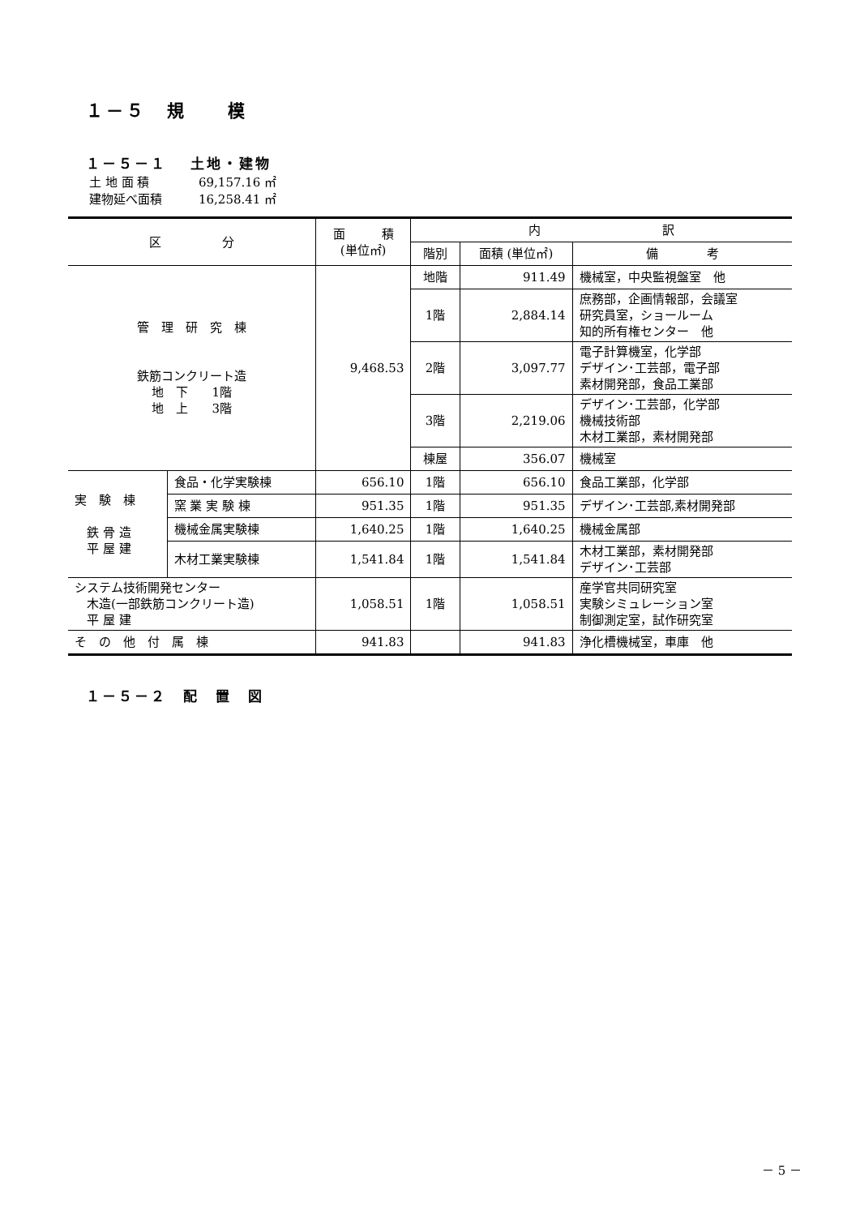１－５　規　　模
１－５－１　 土地・建物
土 地 面 積 69,157.16 ㎡
建物延べ面積 16,258.41 ㎡
| 区 分 | | 面 積 (単位㎡) | 内 訳 | | |
| --- | --- | --- | --- | --- | --- |
| | | | 階別 | 面積 (単位㎡) | 備 考 |
| 管 理 研 究 棟 鉄筋コンクリート造 地 下 1階 地 上 3階 | | 9,468.53 | 地階 | 911.49 | 機械室，中央監視盤室 他 |
| | | | 1階 | 2,884.14 | 庶務部，企画情報部，会議室 研究員室，ショールーム 知的所有権センター 他 |
| | | | 2階 | 3,097.77 | 電子計算機室，化学部 デザイン･工芸部，電子部 素材開発部，食品工業部 |
| | | | 3階 | 2,219.06 | デザイン･工芸部，化学部 機械技術部 木材工業部，素材開発部 |
| | | | 棟屋 | 356.07 | 機械室 |
| 実 験 棟 鉄 骨 造 平 屋 建 | 食品・化学実験棟 | 656.10 | 1階 | 656.10 | 食品工業部，化学部 |
| | 窯 業 実 験 棟 | 951.35 | 1階 | 951.35 | デザイン･工芸部,素材開発部 |
| | 機械金属実験棟 | 1,640.25 | 1階 | 1,640.25 | 機械金属部 |
| | 木材工業実験棟 | 1,541.84 | 1階 | 1,541.84 | 木材工業部，素材開発部 デザイン･工芸部 |
| システム技術開発センター 木造(一部鉄筋コンクリート造) 平 屋 建 | | 1,058.51 | 1階 | 1,058.51 | 産学官共同研究室 実験シミュレーション室 制御測定室，試作研究室 |
| そ の 他 付 属 棟 | | 941.83 | | 941.83 | 浄化槽機械室，車庫 他 |
１－５－２　配　置　図
－ 5 －